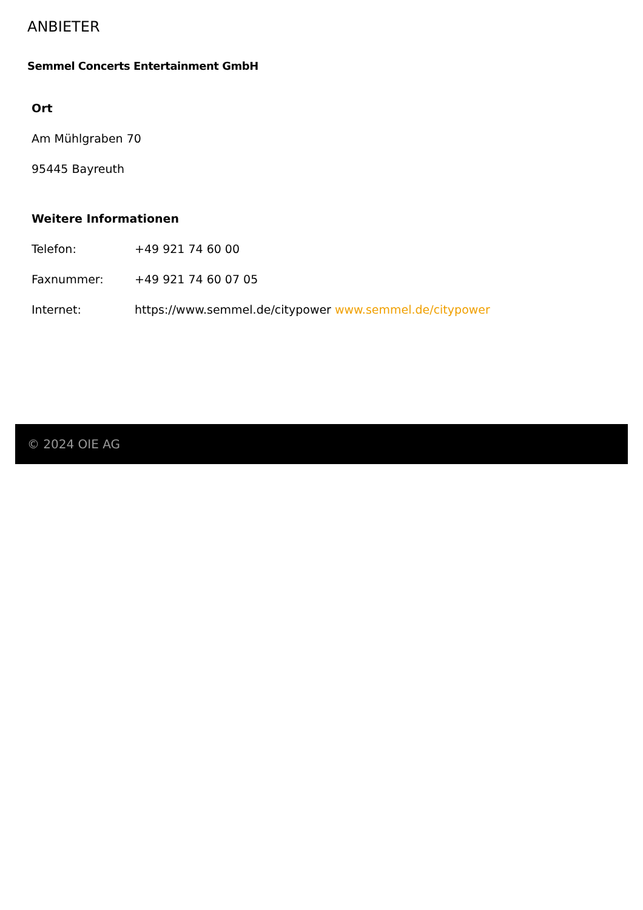ANBIETER
Semmel Concerts Entertainment GmbH
Ort
Am Mühlgraben 70
95445 Bayreuth
Weitere Informationen
| Telefon: | +49 921 74 60 00 |
| Faxnummer: | +49 921 74 60 07 05 |
| Internet: | https://www.semmel.de/citypower www.semmel.de/citypower |
© 2024 OIE AG